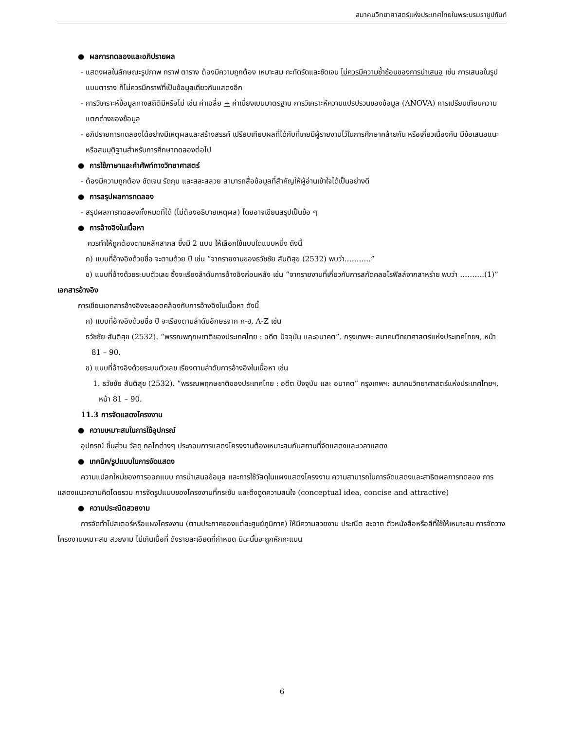สมาคมวิทยาศาสตร์แห่งประเทศไทยในพระบรมราชูปถัมภ์
● ผลการทดลองและอภิปรายผล
- แสดงผลในลักษณะรูปภาพ กราฟ ตาราง ต้องมีความถูกต้อง เหมาะสม กะทัดรัดและชัดเจน ไม่ควรมีความซ้ำซ้อนของการนำเสนอ เช่น การเสนอในรูปแบบตาราง ก็ไม่ควรมีกราฟที่เป็นข้อมูลเดียวกันแสดงอีก
- การวิเคราะห์ข้อมูลทางสถิติมีหรือไม่ เช่น ค่าเฉลี่ย + ค่าเบี่ยงเบนมาตรฐาน การวิเคราะห์ความแปรปรวนของข้อมูล (ANOVA) การเปรียบเทียบความแตกต่างของข้อมูล
- อภิปรายการทดลองได้อย่างมีเหตุผลและสร้างสรรค์ เปรียบเทียบผลที่ได้กับที่เคยมีผู้รายงานไว้ในการศึกษาคล้ายกัน หรือเกี่ยวเนื่องกัน มีข้อเสนอแนะหรือสมมุติฐานสำหรับการศึกษาทดลองต่อไป
● การใช้ภาษาและคำศัพท์ทางวิทยาศาสตร์
- ต้องมีความถูกต้อง ชัดเจน รัดกุม และสละสลวย สามารถสื่อข้อมูลที่สำคัญให้ผู้อ่านเข้าใจได้เป็นอย่างดี
● การสรุปผลการทดลอง
- สรุปผลการทดลองทั้งหมดที่ได้ (ไม่ต้องอธิบายเหตุผล) โดยอาจเขียนสรุปเป็นข้อ ๆ
● การอ้างอิงในเนื้อหา
ควรทำให้ถูกต้องตามหลักสากล ซึ่งมี 2 แบบ ให้เลือกใช้แบบใดแบบหนึ่ง ดังนี้
ก) แบบที่อ้างอิงด้วยชื่อ จะตามด้วย ปี เช่น “จากรายงานของธวัชชัย สันติสุข (2532) พบว่า………..”
ข) แบบที่อ้างด้วยระบบตัวเลข ซึ่งจะเรียงลำดับการอ้างอิงก่อนหลัง เช่น “จากรายงานที่เกี่ยวกับการสกัดคลอโรฟิลล์จากสาหร่าย พบว่า ……….(1)”
เอกสารอ้างอิง
การเขียนเอกสารอ้างอิงจะสอดคล้องกับการอ้างอิงในเนื้อหา ดังนี้
ก) แบบที่อ้างอิงด้วยชื่อ ปี จะเรียงตามลำดับอักษรจาก ก-ฮ, A-Z เช่น
ธวัชชัย สันติสุข (2532). “พรรณพฤกษชาติของประเทศไทย : อดีต ปัจจุบัน และอนาคต”. กรุงเทพฯ: สมาคมวิทยาศาสตร์แห่งประเทศไทยฯ, หน้า 81 – 90.
ข) แบบที่อ้างอิงด้วยระบบตัวเลข เรียงตามลำดับการอ้างอิงในเนื้อหา เช่น
1. ธวัชชัย สันติสุข (2532). “พรรณพฤกษชาติของประเทศไทย : อดีต ปัจจุบัน และ อนาคต” กรุงเทพฯ: สมาคมวิทยาศาสตร์แห่งประเทศไทยฯ, หน้า 81 – 90.
11.3 การจัดแสดงโครงงาน
● ความเหมาะสมในการใช้อุปกรณ์
อุปกรณ์ ชิ้นส่วน วัสดุ กลไกต่างๆ ประกอบการแสดงโครงงานต้องเหมาะสมกับสถานที่จัดแสดงและเวลาแสดง
● เทคนิค/รูปแบบในการจัดแสดง
ความแปลกใหม่ของการออกแบบ การนำเสนอข้อมูล และการใช้วัสดุในแผงแสดงโครงงาน ความสามารถในการจัดแสดงและสาธิตผลการทดลอง การแสดงแนวความคิดโดยรวม การจัดรูปแบบของโครงงานที่กระชับ และดึงดูดความสนใจ (conceptual idea, concise and attractive)
● ความประณีตสวยงาม
การจัดทำโปสเตอร์หรือแผงโครงงาน (ตามประกาศของแต่ละศูนย์ภูมิภาค) ให้มีความสวยงาม ประณีต สะอาด ตัวหนังสือหรือสีที่ใช้ให้เหมาะสม การจัดวางโครงงานเหมาะสม สวยงาม ไม่เกินเนื้อที่ ดังรายละเอียดที่กำหนด มิฉะนั้นจะถูกหักคะแนน
6